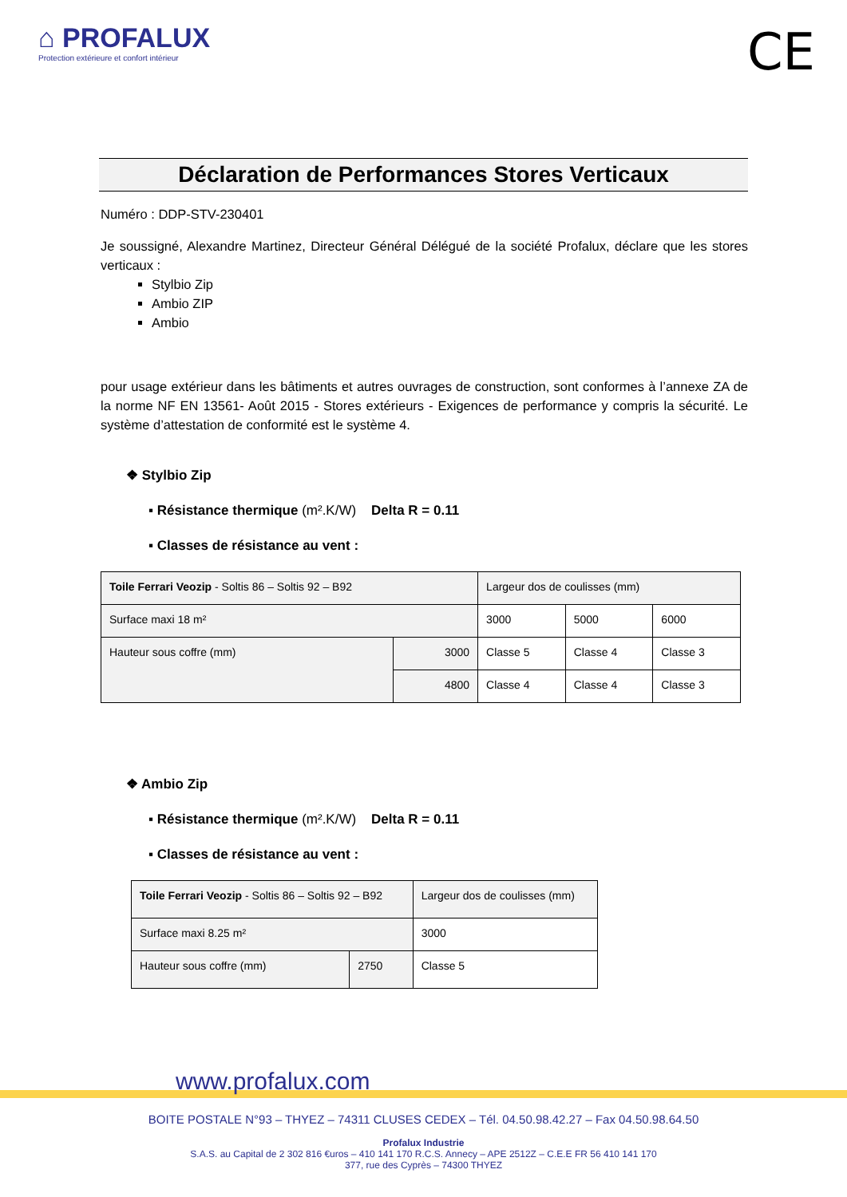⌂ PROFALUX
Protection extérieure et confort intérieur
CE
Déclaration de Performances Stores Verticaux
Numéro : DDP-STV-230401
Je soussigné, Alexandre Martinez, Directeur Général Délégué de la société Profalux, déclare que les stores verticaux :
Stylbio Zip
Ambio ZIP
Ambio
pour usage extérieur dans les bâtiments et autres ouvrages de construction, sont conformes à l’annexe ZA de la norme NF EN 13561- Août 2015 - Stores extérieurs - Exigences de performance y compris la sécurité. Le système d’attestation de conformité est le système 4.
❖ Stylbio Zip
▪ Résistance thermique (m².K/W) Delta R = 0.11
▪ Classes de résistance au vent :
| Toile Ferrari Veozip - Soltis 86 – Soltis 92 – B92 | | Largeur dos de coulisses (mm) | | |
| Surface maxi 18 m² | | 3000 | 5000 | 6000 |
| Hauteur sous coffre (mm) | 3000 | Classe 5 | Classe 4 | Classe 3 |
| | 4800 | Classe 4 | Classe 4 | Classe 3 |
❖ Ambio Zip
▪ Résistance thermique (m².K/W) Delta R = 0.11
▪ Classes de résistance au vent :
| Toile Ferrari Veozip - Soltis 86 – Soltis 92 – B92 | | Largeur dos de coulisses (mm) |
| Surface maxi 8.25 m² | | 3000 |
| Hauteur sous coffre (mm) | 2750 | Classe 5 |
www.profalux.com
BOITE POSTALE N°93 – THYEZ – 74311 CLUSES CEDEX – Tél. 04.50.98.42.27 – Fax 04.50.98.64.50
Profalux Industrie
S.A.S. au Capital de 2 302 816 €uros – 410 141 170 R.C.S. Annecy – APE 2512Z – C.E.E FR 56 410 141 170
377, rue des Cyprès – 74300 THYEZ